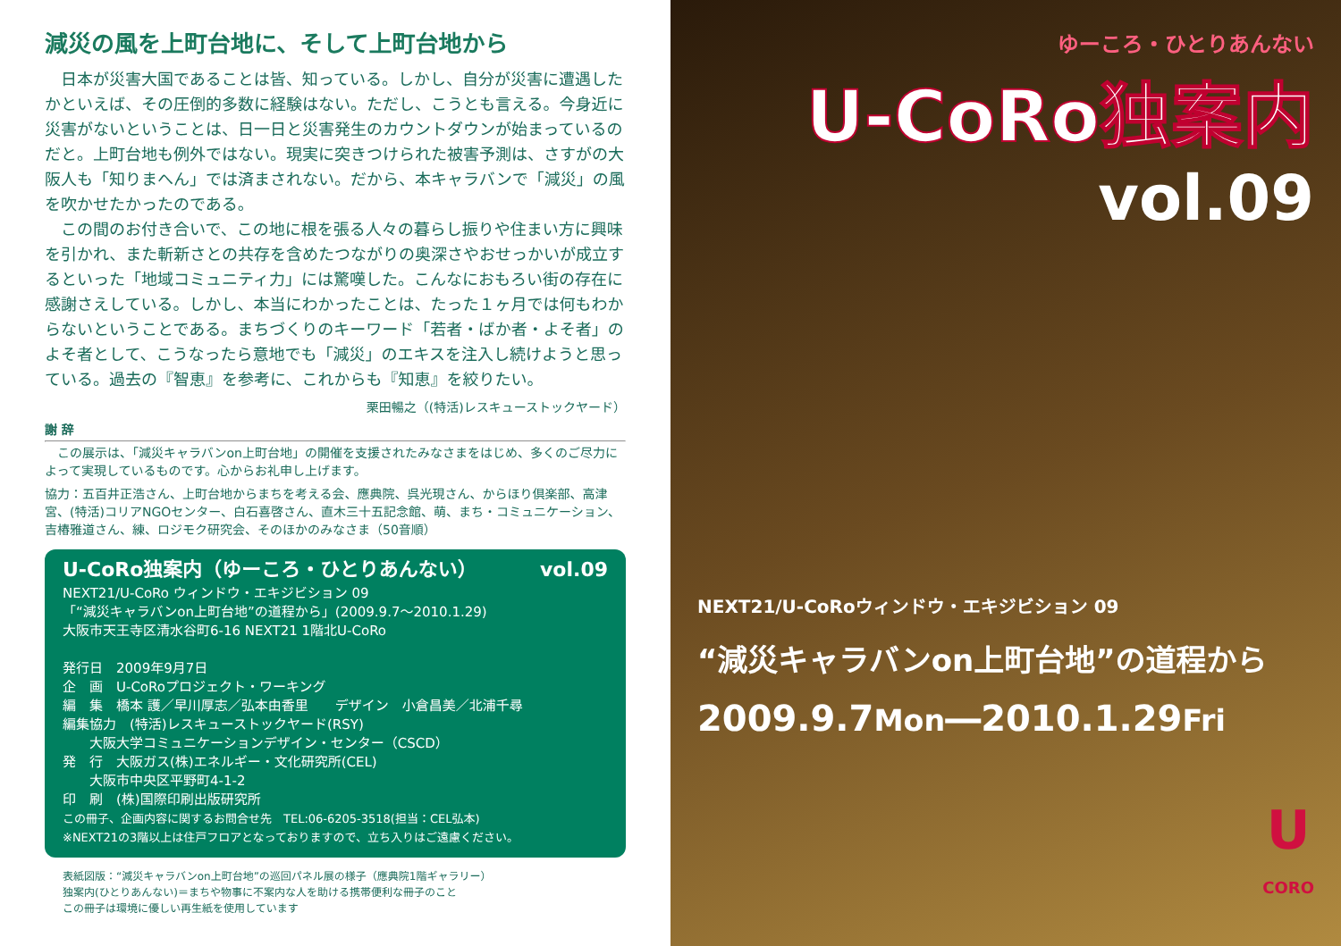減災の風を上町台地に、そして上町台地から
日本が災害大国であることは皆、知っている。しかし、自分が災害に遭遇したかといえば、その圧倒的多数に経験はない。ただし、こうとも言える。今身近に災害がないということは、日一日と災害発生のカウントダウンが始まっているのだと。上町台地も例外ではない。現実に突きつけられた被害予測は、さすがの大阪人も「知りまへん」では済まされない。だから、本キャラバンで「減災」の風を吹かせたかったのである。
この間のお付き合いで、この地に根を張る人々の暮らし振りや住まい方に興味を引かれ、また斬新さとの共存を含めたつながりの奥深さやおせっかいが成立するといった「地域コミュニティ力」には驚嘆した。こんなにおもろい街の存在に感謝さえしている。しかし、本当にわかったことは、たった１ヶ月では何もわからないということである。まちづくりのキーワード「若者・ばか者・よそ者」のよそ者として、こうなったら意地でも「減災」のエキスを注入し続けようと思っている。過去の『智恵』を参考に、これからも『知恵』を絞りたい。
栗田暢之（(特活)レスキューストックヤード）
謝 辞
この展示は、「減災キャラバンon上町台地」の開催を支援されたみなさまをはじめ、多くのご尽力によって実現しているものです。心からお礼申し上げます。
協力：五百井正浩さん、上町台地からまちを考える会、應典院、呉光現さん、からほり倶楽部、高津宮、(特活)コリアNGOセンター、白石喜啓さん、直木三十五記念館、萌、まち・コミュニケーション、吉椿雅道さん、練、ロジモク研究会、そのほかのみなさま（50音順）
U-CoRo独案内（ゆーころ・ひとりあんない） vol.09
NEXT21/U-CoRo ウィンドウ・エキジビション 09
「“減災キャラバンon上町台地”の道程から」(2009.9.7～2010.1.29)
大阪市天王寺区清水谷町6-16 NEXT21 1階北U-CoRo
発行日　2009年9月7日
企　画　U-CoRoプロジェクト・ワーキング
編　集　橋本 護／早川厚志／弘本由香里　　デザイン　小倉昌美／北浦千尋
編集協力　(特活)レスキューストックヤード(RSY)
　　大阪大学コミュニケーションデザイン・センター（CSCD）
発　行　大阪ガス(株)エネルギー・文化研究所(CEL)
　　大阪市中央区平野町4-1-2
印　刷　(株)国際印刷出版研究所
この冊子、企画内容に関するお問合せ先　TEL:06-6205-3518(担当：CEL弘本)
※NEXT21の3階以上は住戸フロアとなっておりますので、立ち入りはご遠慮ください。
表紙図版：“減災キャラバンon上町台地”の巡回パネル展の様子（應典院1階ギャラリー）
独案内(ひとりあんない)＝まちや物事に不案内な人を助ける携帯便利な冊子のこと
この冊子は環境に優しい再生紙を使用しています
ゆーころ・ひとりあんない
U-CoRo独案内
vol.09
NEXT21/U-CoRoウィンドウ・エキジビション 09
“減災キャラバンon上町台地”の道程から
2009.9.7Mon―2010.1.29Fri
U
CORO